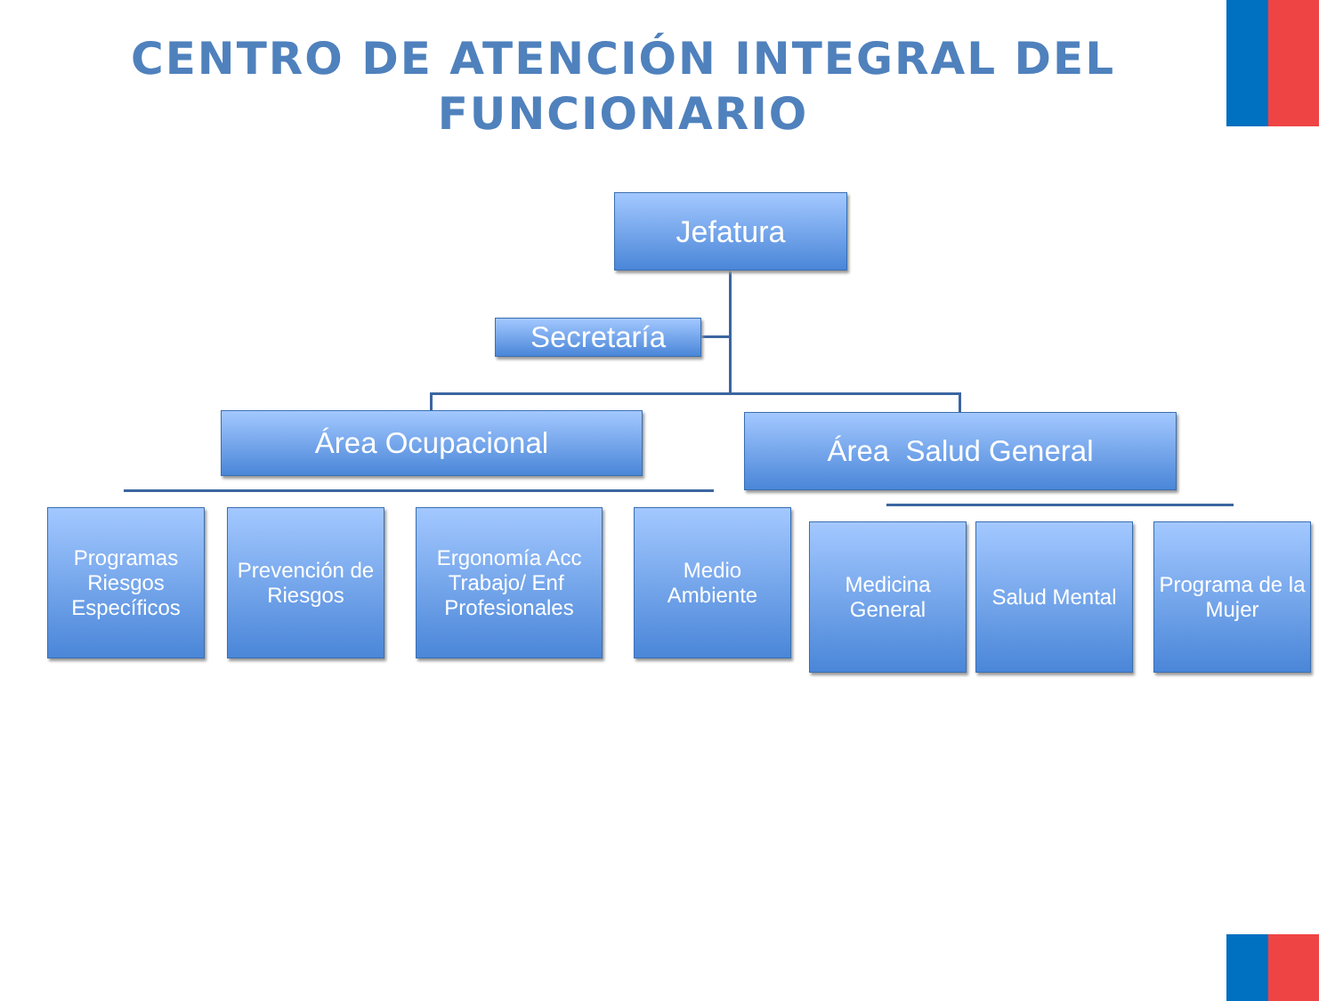CENTRO DE ATENCIÓN INTEGRAL DEL FUNCIONARIO
Jefatura
Secretaría
Área Ocupacional Área Salud General
Programas Riesgos Específicos
Prevención de Riesgos
Ergonomía Acc Trabajo/ Enf Profesionales
Medio
Ambiente
Medicina General
Salud Mental
Programa de la Mujer